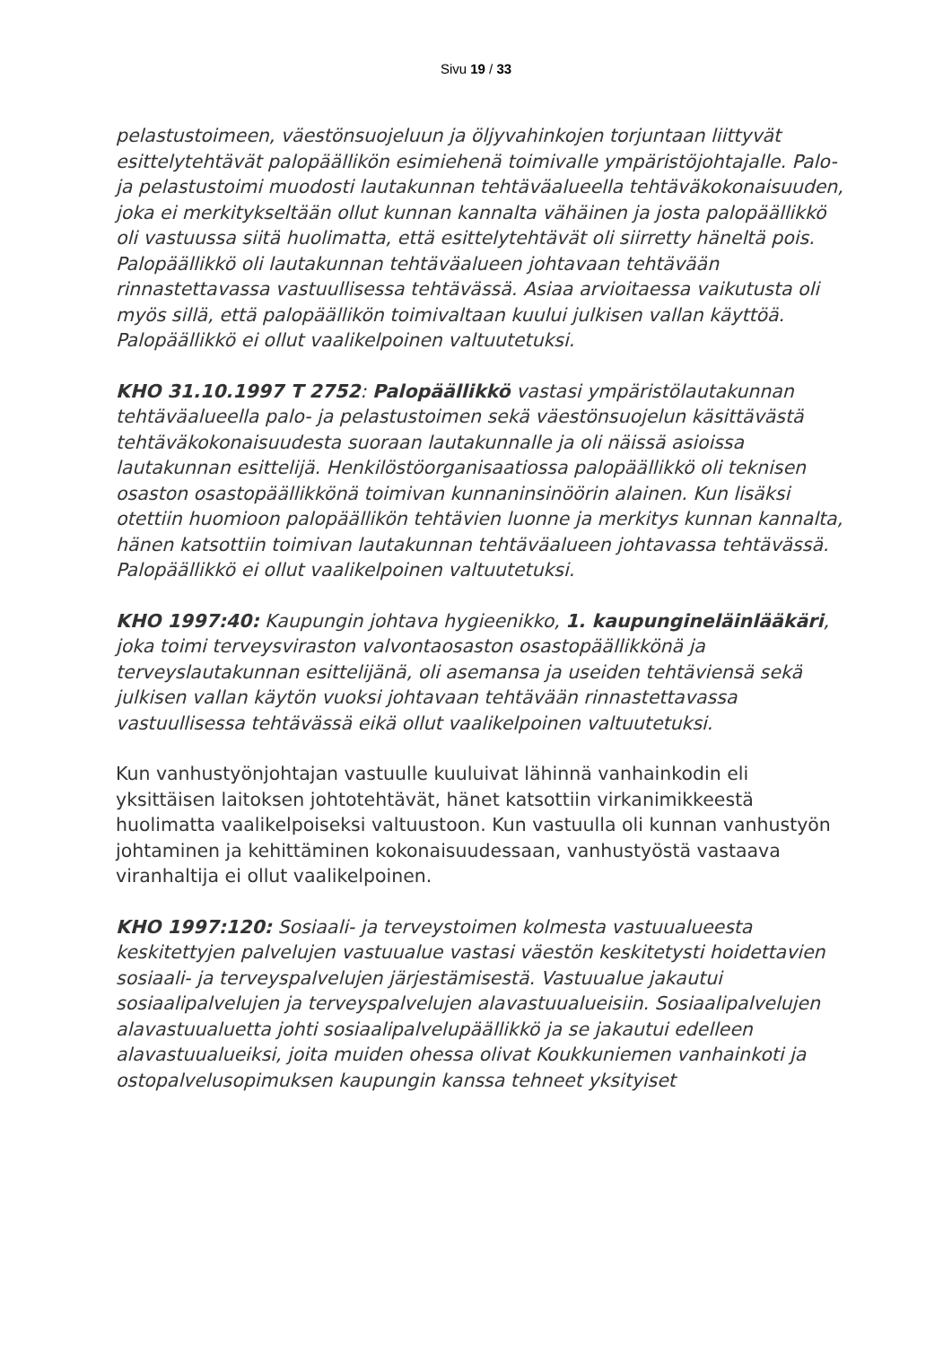Sivu 19 / 33
pelastustoimeen, väestönsuojeluun ja öljyvahinkojen torjuntaan liittyvät esittelytehtävät palopäällikön esimiehenä toimivalle ympäristöjohtajalle. Palo- ja pelastustoimi muodosti lautakunnan tehtäväalueella tehtäväkokonaisuuden, joka ei merkitykseltään ollut kunnan kannalta vähäinen ja josta palopäällikkö oli vastuussa siitä huolimatta, että esittelytehtävät oli siirretty häneltä pois. Palopäällikkö oli lautakunnan tehtäväalueen johtavaan tehtävään rinnastettavassa vastuullisessa tehtävässä. Asiaa arvioitaessa vaikutusta oli myös sillä, että palopäällikön toimivaltaan kuului julkisen vallan käyttöä. Palopäällikkö ei ollut vaalikelpoinen valtuutetuksi.
KHO 31.10.1997 T 2752: Palopäällikkö vastasi ympäristölautakunnan tehtäväalueella palo- ja pelastustoimen sekä väestönsuojelun käsittävästä tehtäväkokonaisuudesta suoraan lautakunnalle ja oli näissä asioissa lautakunnan esittelijä. Henkilöstöorganisaatiossa palopäällikkö oli teknisen osaston osastopäällikkönä toimivan kunnaninsinöörin alainen. Kun lisäksi otettiin huomioon palopäällikön tehtävien luonne ja merkitys kunnan kannalta, hänen katsottiin toimivan lautakunnan tehtäväalueen johtavassa tehtävässä. Palopäällikkö ei ollut vaalikelpoinen valtuutetuksi.
KHO 1997:40: Kaupungin johtava hygieenikko, 1. kaupungineläinlääkäri, joka toimi terveysviraston valvontaosaston osastopäällikkönä ja terveyslautakunnan esittelijänä, oli asemansa ja useiden tehtäviensä sekä julkisen vallan käytön vuoksi johtavaan tehtävään rinnastettavassa vastuullisessa tehtävässä eikä ollut vaalikelpoinen valtuutetuksi.
Kun vanhustyönjohtajan vastuulle kuuluivat lähinnä vanhainkodin eli yksittäisen laitoksen johtotehtävät, hänet katsottiin virkanimikkeestä huolimatta vaalikelpoiseksi valtuustoon. Kun vastuulla oli kunnan vanhustyön johtaminen ja kehittäminen kokonaisuudessaan, vanhustyöstä vastaava viranhaltija ei ollut vaalikelpoinen.
KHO 1997:120: Sosiaali- ja terveystoimen kolmesta vastuualueesta keskitettyjen palvelujen vastuualue vastasi väestön keskitetysti hoidettavien sosiaali- ja terveyspalvelujen järjestämisestä. Vastuualue jakautui sosiaalipalvelujen ja terveyspalvelujen alavastuualueisiin. Sosiaalipalvelujen alavastuualuetta johti sosiaalipalvelupäällikkö ja se jakautui edelleen alavastuualueiksi, joita muiden ohessa olivat Koukkuniemen vanhainkoti ja ostopalvelusopimuksen kaupungin kanssa tehneet yksityiset